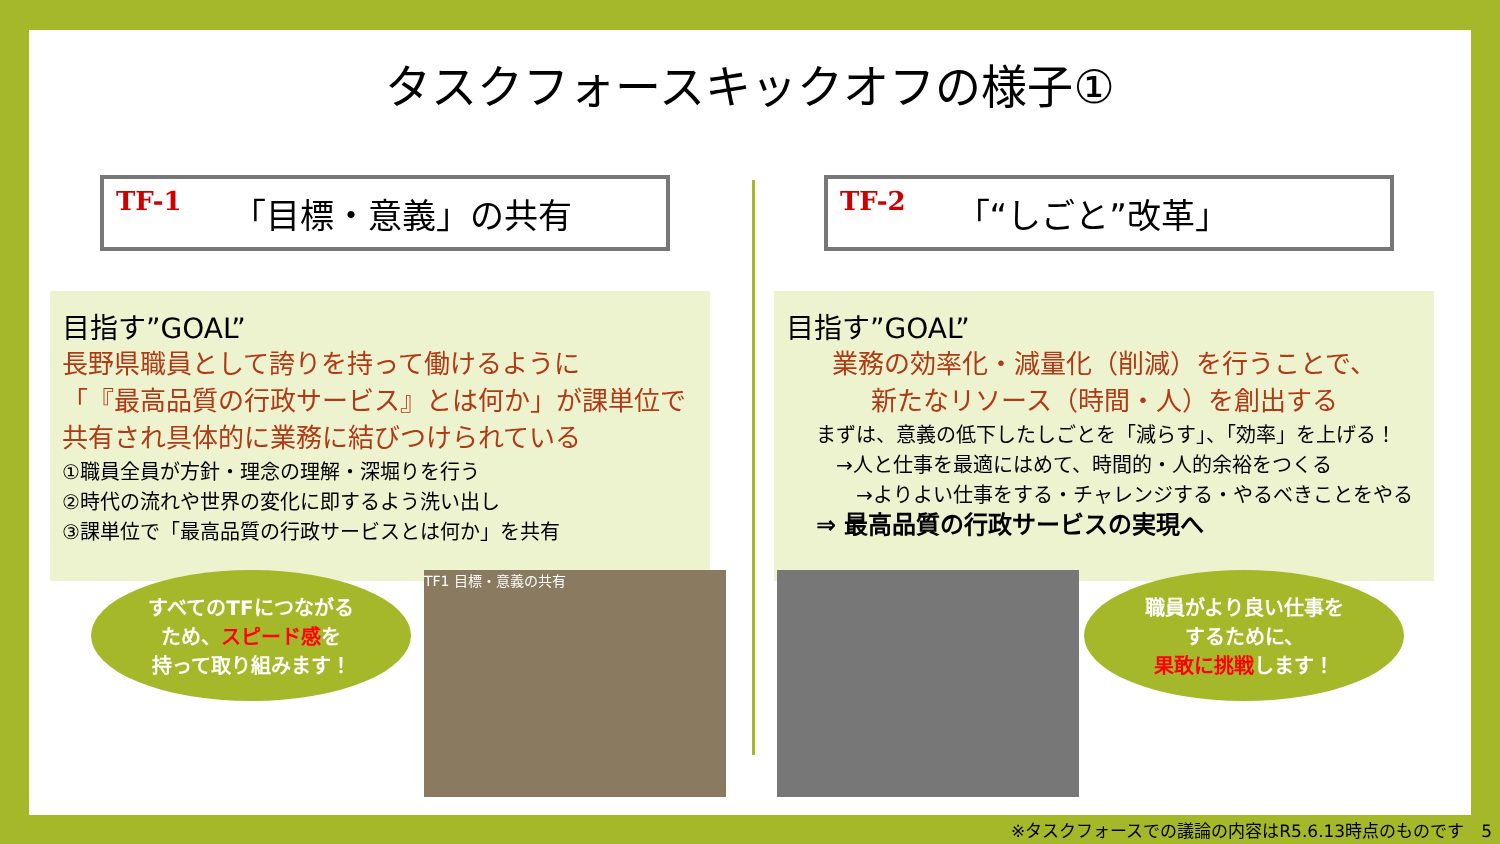タスクフォースキックオフの様子①
TF-1 「目標・意義」の共有
目指す”GOAL”
長野県職員として誇りを持って働けるように
「『最高品質の行政サービス』とは何か」が課単位で
共有され具体的に業務に結びつけられている
①職員全員が方針・理念の理解・深堀りを行う
②時代の流れや世界の変化に即するよう洗い出し
③課単位で「最高品質の行政サービスとは何か」を共有
TF-2 「“しごと”改革」
目指す”GOAL”
業務の効率化・減量化（削減）を行うことで、
新たなリソース（時間・人）を創出する
まずは、意義の低下したしごとを「減らす」、「効率」を上げる！
　→人と仕事を最適にはめて、時間的・人的余裕をつくる
　　→よりよい仕事をする・チャレンジする・やるべきことをやる
⇒ 最高品質の行政サービスの実現へ
すべてのTFにつながる
ため、スピード感を
持って取り組みます！
TF1 目標・意義の共有
職員がより良い仕事を
するために、
果敢に挑戦します！
※タスクフォースでの議論の内容はR5.6.13時点のものです　5